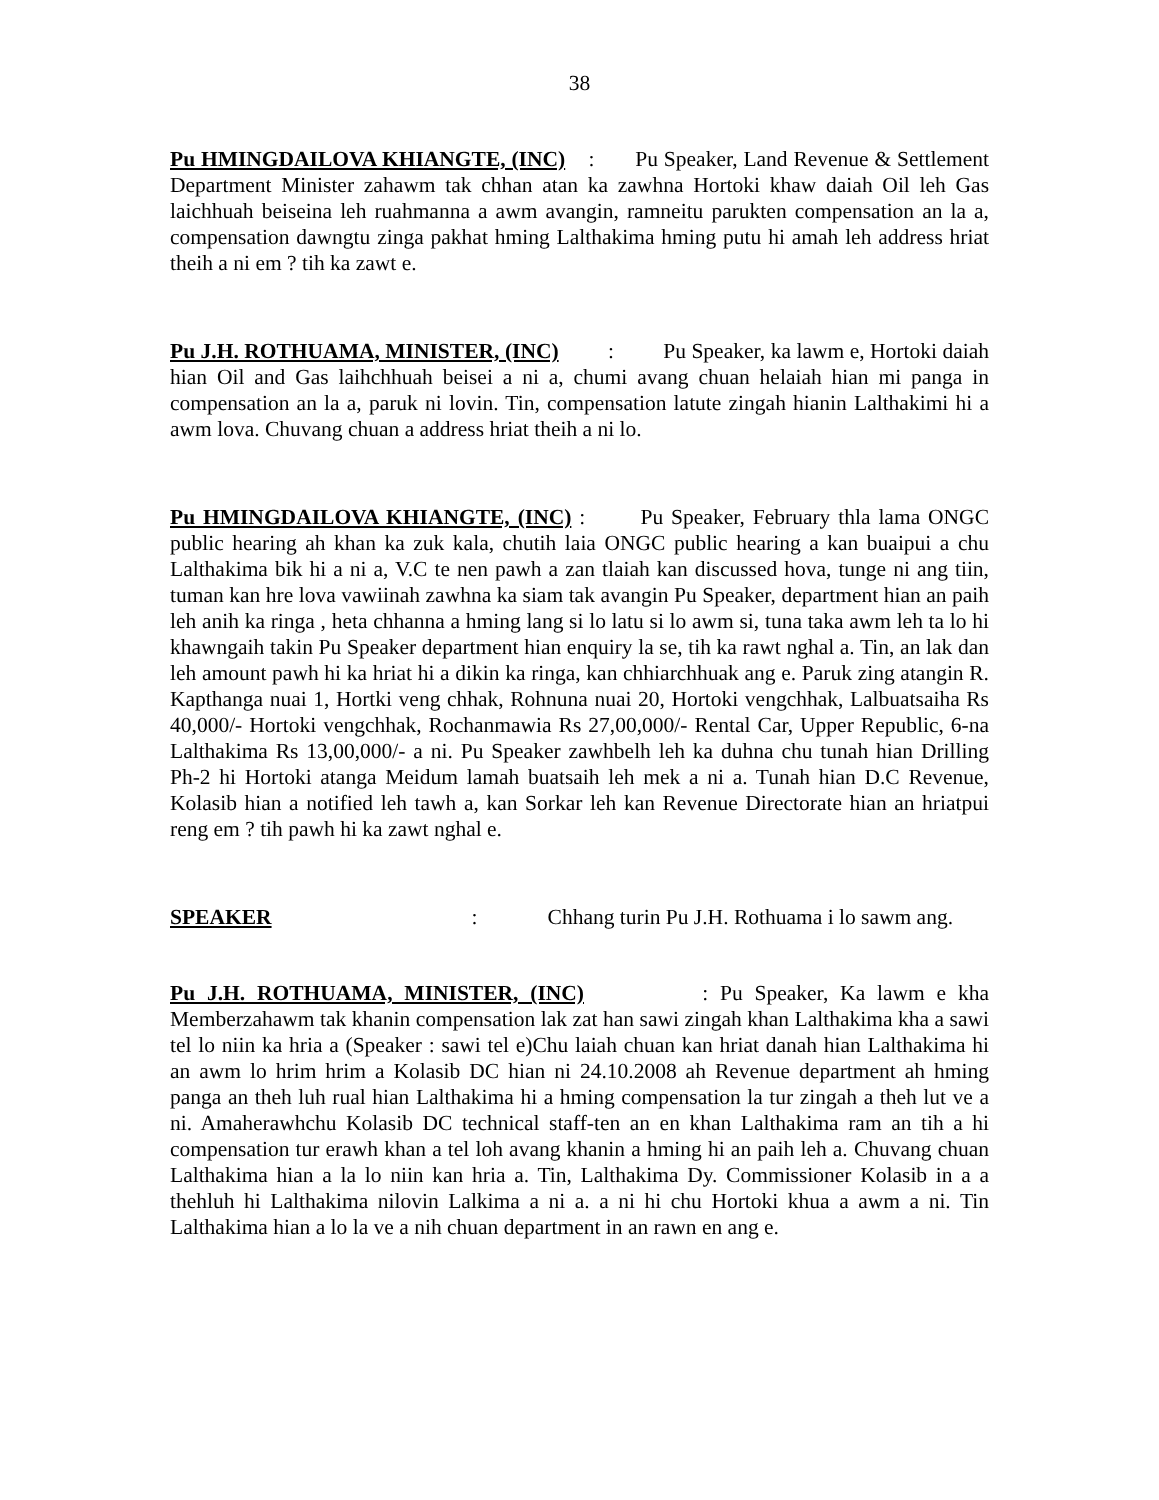38
Pu HMINGDAILOVA KHIANGTE, (INC) : Pu Speaker, Land Revenue & Settlement Department Minister zahawm tak chhan atan ka zawhna Hortoki khaw daiah Oil leh Gas laichhuah beiseina leh ruahmanna a awm avangin, ramneitu parukten compensation an la a, compensation dawngtu zinga pakhat hming Lalthakima hming putu hi amah leh address hriat theih a ni em ? tih ka zawt e.
Pu J.H. ROTHUAMA, MINISTER, (INC) : Pu Speaker, ka lawm e, Hortoki daiah hian Oil and Gas laihchhuah beisei a ni a, chumi avang chuan helaiah hian mi panga in compensation an la a, paruk ni lovin. Tin, compensation latute zingah hianin Lalthakimi hi a awm lova. Chuvang chuan a address hriat theih a ni lo.
Pu HMINGDAILOVA KHIANGTE, (INC) : Pu Speaker, February thla lama ONGC public hearing ah khan ka zuk kala, chutih laia ONGC public hearing a kan buaipui a chu Lalthakima bik hi a ni a, V.C te nen pawh a zan tlaiah kan discussed hova, tunge ni ang tiin, tuman kan hre lova vawiinah zawhna ka siam tak avangin Pu Speaker, department hian an paih leh anih ka ringa , heta chhanna a hming lang si lo latu si lo awm si, tuna taka awm leh ta lo hi khawngaih takin Pu Speaker department hian enquiry la se, tih ka rawt nghal a. Tin, an lak dan leh amount pawh hi ka hriat hi a dikin ka ringa, kan chhiarchhuak ang e. Paruk zing atangin R. Kapthanga nuai 1, Hortki veng chhak, Rohnuna nuai 20, Hortoki vengchhak, Lalbuatsaiha Rs 40,000/- Hortoki vengchhak, Rochanmawia Rs 27,00,000/- Rental Car, Upper Republic, 6-na Lalthakima Rs 13,00,000/- a ni. Pu Speaker zawhbelh leh ka duhna chu tunah hian Drilling Ph-2 hi Hortoki atanga Meidum lamah buatsaih leh mek a ni a. Tunah hian D.C Revenue, Kolasib hian a notified leh tawh a, kan Sorkar leh kan Revenue Directorate hian an hriatpui reng em ? tih pawh hi ka zawt nghal e.
SPEAKER : Chhang turin Pu J.H. Rothuama i lo sawm ang.
Pu J.H. ROTHUAMA, MINISTER, (INC) : Pu Speaker, Ka lawm e kha Memberzahawm tak khanin compensation lak zat han sawi zingah khan Lalthakima kha a sawi tel lo niin ka hria a (Speaker : sawi tel e)Chu laiah chuan kan hriat danah hian Lalthakima hi an awm lo hrim hrim a Kolasib DC hian ni 24.10.2008 ah Revenue department ah hming panga an theh luh rual hian Lalthakima hi a hming compensation la tur zingah a theh lut ve a ni. Amaherawhchu Kolasib DC technical staff-ten an en khan Lalthakima ram an tih a hi compensation tur erawh khan a tel loh avang khanin a hming hi an paih leh a. Chuvang chuan Lalthakima hian a la lo niin kan hria a. Tin, Lalthakima Dy. Commissioner Kolasib in a a thehluh hi Lalthakima nilovin Lalkima a ni a. a ni hi chu Hortoki khua a awm a ni. Tin Lalthakima hian a lo la ve a nih chuan department in an rawn en ang e.